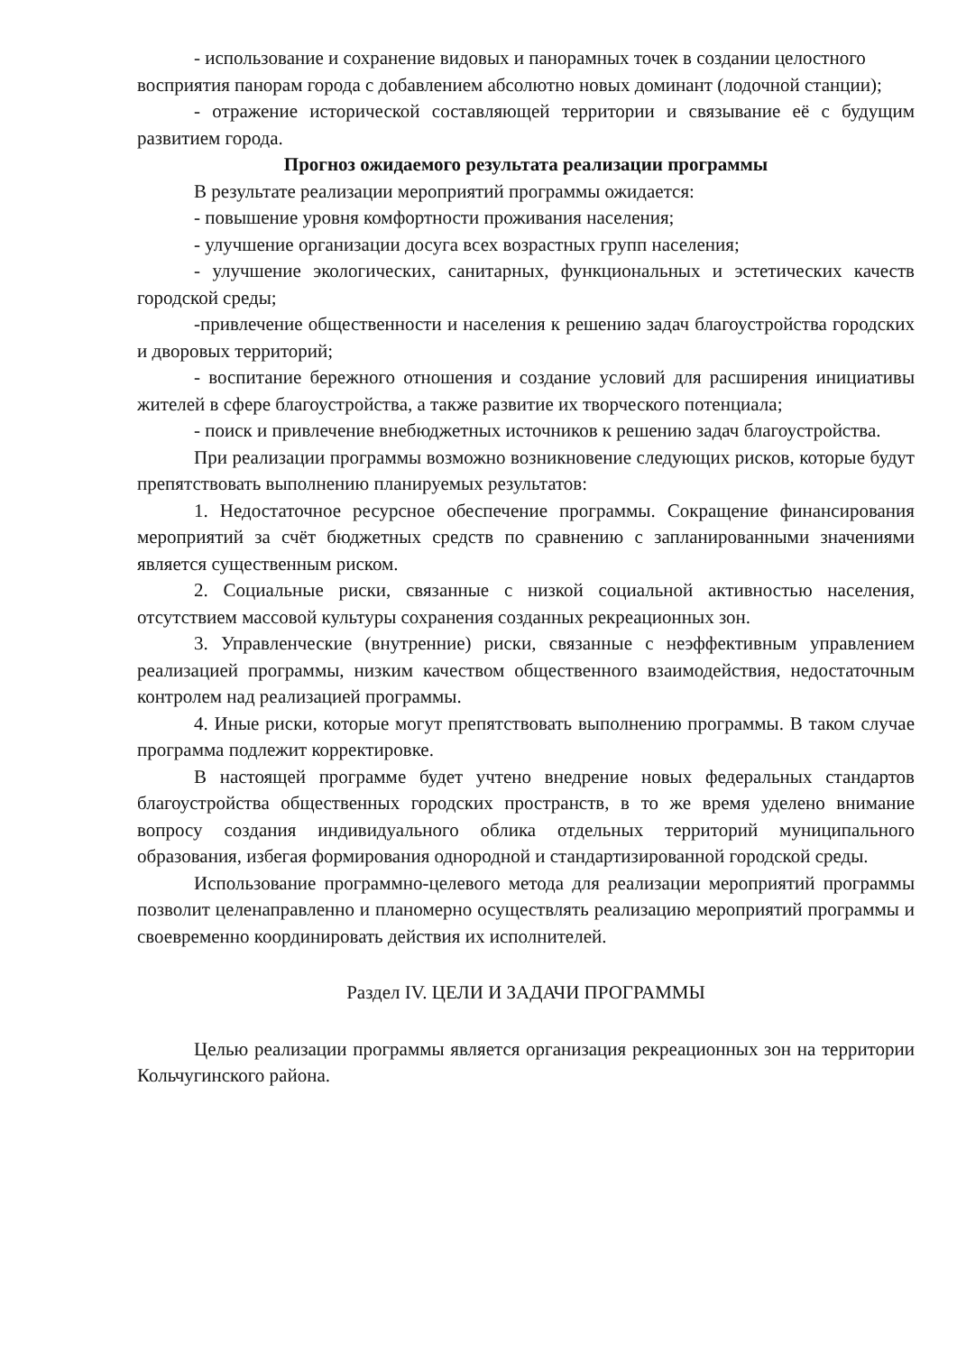- использование и сохранение видовых и панорамных точек в создании целостного восприятия панорам города с добавлением абсолютно новых доминант (лодочной станции);
- отражение исторической составляющей территории и связывание её с будущим развитием города.
Прогноз ожидаемого результата реализации программы
В результате реализации мероприятий программы ожидается:
- повышение уровня комфортности проживания населения;
- улучшение организации досуга всех возрастных групп населения;
- улучшение экологических, санитарных, функциональных и эстетических качеств городской среды;
-привлечение общественности и населения к решению задач благоустройства городских и дворовых территорий;
- воспитание бережного отношения и создание условий для расширения инициативы жителей в сфере благоустройства, а также развитие их творческого потенциала;
- поиск и привлечение внебюджетных источников к решению задач благоустройства.
При реализации программы возможно возникновение следующих рисков, которые будут препятствовать выполнению планируемых результатов:
1. Недостаточное ресурсное обеспечение программы. Сокращение финансирования мероприятий за счёт бюджетных средств по сравнению с запланированными значениями является существенным риском.
2. Социальные риски, связанные с низкой социальной активностью населения, отсутствием массовой культуры сохранения созданных рекреационных зон.
3. Управленческие (внутренние) риски, связанные с неэффективным управлением реализацией программы, низким качеством общественного взаимодействия, недостаточным контролем над реализацией программы.
4. Иные риски, которые могут препятствовать выполнению программы. В таком случае программа подлежит корректировке.
В настоящей программе будет учтено внедрение новых федеральных стандартов благоустройства общественных городских пространств, в то же время уделено внимание вопросу создания индивидуального облика отдельных территорий муниципального образования, избегая формирования однородной и стандартизированной городской среды.
Использование программно-целевого метода для реализации мероприятий программы позволит целенаправленно и планомерно осуществлять реализацию мероприятий программы и своевременно координировать действия их исполнителей.
Раздел IV. ЦЕЛИ И ЗАДАЧИ ПРОГРАММЫ
Целью реализации программы является организация рекреационных зон на территории Кольчугинского района.